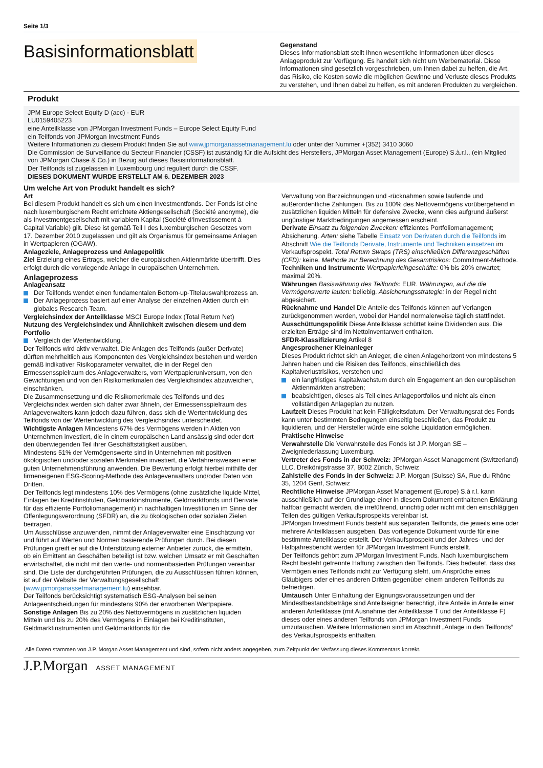Seite 1/3
Basisinformationsblatt
Gegenstand
Dieses Informationsblatt stellt Ihnen wesentliche Informationen über dieses Anlageprodukt zur Verfügung. Es handelt sich nicht um Werbematerial. Diese Informationen sind gesetzlich vorgeschrieben, um Ihnen dabei zu helfen, die Art, das Risiko, die Kosten sowie die möglichen Gewinne und Verluste dieses Produkts zu verstehen, und Ihnen dabei zu helfen, es mit anderen Produkten zu vergleichen.
Produkt
JPM Europe Select Equity D (acc) - EUR
LU0159405223
eine Anteilklasse von JPMorgan Investment Funds – Europe Select Equity Fund
ein Teilfonds von JPMorgan Investment Funds
Weitere Informationen zu diesem Produkt finden Sie auf www.jpmorganassetmanagement.lu oder unter der Nummer +(352) 3410 3060
Die Commission de Surveillance du Secteur Financier (CSSF) ist zuständig für die Aufsicht des Herstellers, JPMorgan Asset Management (Europe) S.à.r.l., (ein Mitglied von JPMorgan Chase & Co.) in Bezug auf dieses Basisinformationsblatt.
Der Teilfonds ist zugelassen in Luxembourg und reguliert durch die CSSF.
DIESES DOKUMENT WURDE ERSTELLT AM 6. DEZEMBER 2023
Um welche Art von Produkt handelt es sich?
Art
Bei diesem Produkt handelt es sich um einen Investmentfonds. Der Fonds ist eine nach luxemburgischem Recht errichtete Aktiengesellschaft (Société anonyme), die als Investmentgesellschaft mit variablem Kapital (Société d‘Investissement à Capital Variable) gilt. Diese ist gemäß Teil I des luxemburgischen Gesetzes vom 17. Dezember 2010 zugelassen und gilt als Organismus für gemeinsame Anlagen in Wertpapieren (OGAW).
Anlageziele, Anlageprozess und Anlagepolitik
Ziel Erzielung eines Ertrags, welcher die europäischen Aktienmärkte übertrifft. Dies erfolgt durch die vorwiegende Anlage in europäischen Unternehmen.
Anlageprozess
Anlageansatz
Der Teilfonds wendet einen fundamentalen Bottom-up-Titelauswahlprozess an.
Der Anlageprozess basiert auf einer Analyse der einzelnen Aktien durch ein globales Research-Team.
Vergleichsindex der Anteilklasse MSCI Europe Index (Total Return Net)
Nutzung des Vergleichsindex und Ähnlichkeit zwischen diesem und dem Portfolio
Vergleich der Wertentwicklung.
Der Teilfonds wird aktiv verwaltet. Die Anlagen des Teilfonds (außer Derivate) dürften mehrheitlich aus Komponenten des Vergleichsindex bestehen und werden gemäß indikativer Risikoparameter verwaltet, die in der Regel den Ermessensspielraum des Anlageverwalters, vom Wertpapieruniversum, von den Gewichtungen und von den Risikomerkmalen des Vergleichsindex abzuweichen, einschränken.
Die Zusammensetzung und die Risikomerkmale des Teilfonds und des Vergleichsindex werden sich daher zwar ähneln, der Ermessensspielraum des Anlageverwalters kann jedoch dazu führen, dass sich die Wertentwicklung des Teilfonds von der Wertentwicklung des Vergleichsindex unterscheidet.
Wichtigste Anlagen Mindestens 67% des Vermögens werden in Aktien von Unternehmen investiert, die in einem europäischen Land ansässig sind oder dort den überwiegenden Teil ihrer Geschäftstätigkeit ausüben.
Mindestens 51% der Vermögenswerte sind in Unternehmen mit positiven ökologischen und/oder sozialen Merkmalen investiert, die Verfahrensweisen einer guten Unternehmensführung anwenden. Die Bewertung erfolgt hierbei mithilfe der firmeneigenen ESG-Scoring-Methode des Anlageverwalters und/oder Daten von Dritten.
Der Teilfonds legt mindestens 10% des Vermögens (ohne zusätzliche liquide Mittel, Einlagen bei Kreditinstituten, Geldmarktinstrumente, Geldmarktfonds und Derivate für das effiziente Portfoliomanagement) in nachhaltigen Investitionen im Sinne der Offenlegungsverordnung (SFDR) an, die zu ökologischen oder sozialen Zielen beitragen.
Um Ausschlüsse anzuwenden, nimmt der Anlageverwalter eine Einschätzung vor und führt auf Werten und Normen basierende Prüfungen durch. Bei diesen Prüfungen greift er auf die Unterstützung externer Anbieter zurück, die ermitteln, ob ein Emittent an Geschäften beteiligt ist bzw. welchen Umsatz er mit Geschäften erwirtschaftet, die nicht mit den werte- und normenbasierten Prüfungen vereinbar sind. Die Liste der durchgeführten Prüfungen, die zu Ausschlüssen führen können, ist auf der Website der Verwaltungsgesellschaft (www.jpmorganassetmanagement.lu) einsehbar.
Der Teilfonds berücksichtigt systematisch ESG-Analysen bei seinen Anlageentscheidungen für mindestens 90% der erworbenen Wertpapiere.
Sonstige Anlagen Bis zu 20% des Nettovermögens in zusätzlichen liquiden Mitteln und bis zu 20% des Vermögens in Einlagen bei Kreditinstituten, Geldmarktinstrumenten und Geldmarktfonds für die
Verwaltung von Barzeichnungen und -rücknahmen sowie laufende und außerordentliche Zahlungen. Bis zu 100% des Nettovermögens vorübergehend in zusätzlichen liquiden Mitteln für defensive Zwecke, wenn dies aufgrund äußerst ungünstiger Marktbedingungen angemessen erscheint.
Derivate Einsatz zu folgenden Zwecken: effizientes Portfoliomanagement; Absicherung. Arten: siehe Tabelle Einsatz von Derivaten durch die Teilfonds im Abschnitt Wie die Teilfonds Derivate, Instrumente und Techniken einsetzen im Verkaufsprospekt. Total Return Swaps (TRS) einschließlich Differenzgeschäften (CFD): keine. Methode zur Berechnung des Gesamtrisikos: Commitment-Methode.
Techniken und Instrumente Wertpapierleihgeschäfte: 0% bis 20% erwartet; maximal 20%.
Währungen Basiswährung des Teilfonds: EUR. Währungen, auf die die Vermögenswerte lauten: beliebig. Absicherungsstrategie: in der Regel nicht abgesichert.
Rücknahme und Handel Die Anteile des Teilfonds können auf Verlangen zurückgenommen werden, wobei der Handel normalerweise täglich stattfindet.
Ausschüttungspolitik Diese Anteilklasse schüttet keine Dividenden aus. Die erzielten Erträge sind im Nettoinventarwert enthalten.
SFDR-Klassifizierung Artikel 8
Angesprochener Kleinanleger
Dieses Produkt richtet sich an Anleger, die einen Anlagehorizont von mindestens 5 Jahren haben und die Risiken des Teilfonds, einschließlich des Kapitalverlustrisikos, verstehen und
ein langfristiges Kapitalwachstum durch ein Engagement an den europäischen Aktienmärkten anstreben;
beabsichtigen, dieses als Teil eines Anlageportfolios und nicht als einen vollständigen Anlageplan zu nutzen.
Laufzeit Dieses Produkt hat kein Fälligkeitsdatum. Der Verwaltungsrat des Fonds kann unter bestimmten Bedingungen einseitig beschließen, das Produkt zu liquidieren, und der Hersteller würde eine solche Liquidation ermöglichen.
Praktische Hinweise
Verwahrstelle Die Verwahrstelle des Fonds ist J.P. Morgan SE – Zweigniederlassung Luxemburg.
Vertreter des Fonds in der Schweiz: JPMorgan Asset Management (Switzerland) LLC, Dreikönigstrasse 37, 8002 Zürich, Schweiz
Zahlstelle des Fonds in der Schweiz: J.P. Morgan (Suisse) SA, Rue du Rhône 35, 1204 Genf, Schweiz
Rechtliche Hinweise JPMorgan Asset Management (Europe) S.à r.l. kann ausschließlich auf der Grundlage einer in diesem Dokument enthaltenen Erklärung haftbar gemacht werden, die irreführend, unrichtig oder nicht mit den einschlägigen Teilen des gültigen Verkaufsprospekts vereinbar ist.
JPMorgan Investment Funds besteht aus separaten Teilfonds, die jeweils eine oder mehrere Anteilklassen ausgeben. Das vorliegende Dokument wurde für eine bestimmte Anteilklasse erstellt. Der Verkaufsprospekt und der Jahres- und der Halbjahresbericht werden für JPMorgan Investment Funds erstellt.
Der Teilfonds gehört zum JPMorgan Investment Funds. Nach luxemburgischem Recht besteht getrennte Haftung zwischen den Teilfonds. Dies bedeutet, dass das Vermögen eines Teilfonds nicht zur Verfügung steht, um Ansprüche eines Gläubigers oder eines anderen Dritten gegenüber einem anderen Teilfonds zu befriedigen.
Umtausch Unter Einhaltung der Eignungsvoraussetzungen und der Mindestbestandsbeträge sind Anteilseigner berechtigt, ihre Anteile in Anteile einer anderen Anteilklasse (mit Ausnahme der Anteilklasse T und der Anteilklasse F) dieses oder eines anderen Teilfonds von JPMorgan Investment Funds umzutauschen. Weitere Informationen sind im Abschnitt „Anlage in den Teilfonds“ des Verkaufsprospekts enthalten.
Alle Daten stammen von J.P. Morgan Asset Management und sind, sofern nicht anders angegeben, zum Zeitpunkt der Verfassung dieses Kommentars korrekt.
J.P.Morgan ASSET MANAGEMENT